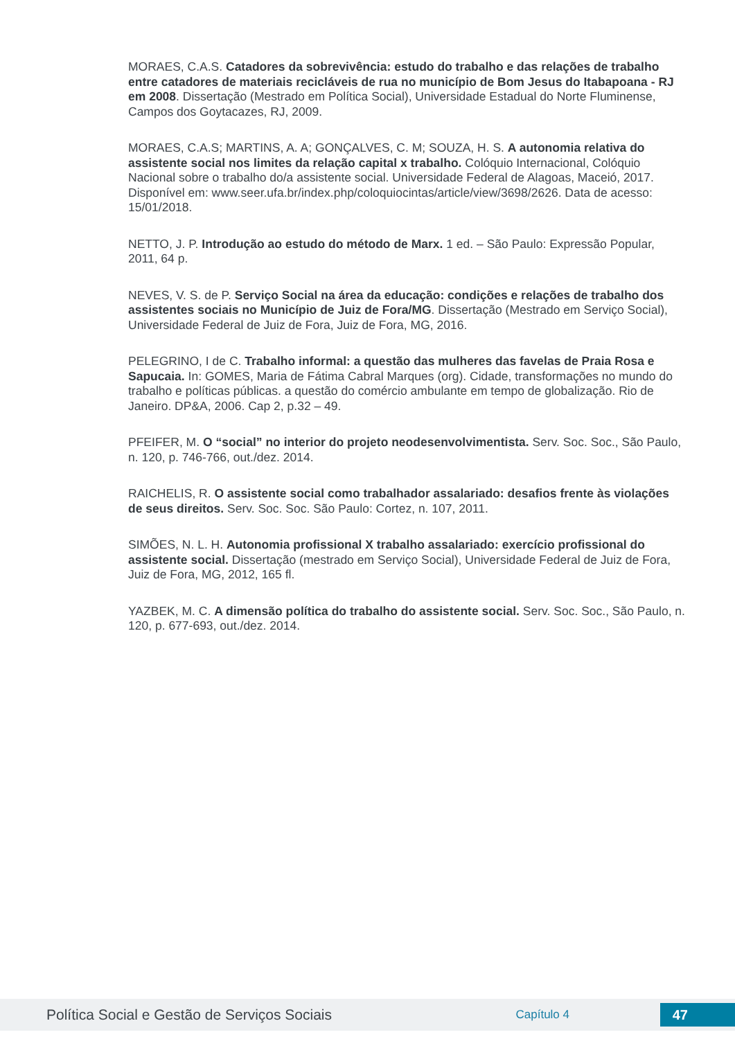MORAES, C.A.S. Catadores da sobrevivência: estudo do trabalho e das relações de trabalho entre catadores de materiais recicláveis de rua no município de Bom Jesus do Itabapoana - RJ em 2008. Dissertação (Mestrado em Política Social), Universidade Estadual do Norte Fluminense, Campos dos Goytacazes, RJ, 2009.
MORAES, C.A.S; MARTINS, A. A; GONÇALVES, C. M; SOUZA, H. S. A autonomia relativa do assistente social nos limites da relação capital x trabalho. Colóquio Internacional, Colóquio Nacional sobre o trabalho do/a assistente social. Universidade Federal de Alagoas, Maceió, 2017. Disponível em: www.seer.ufa.br/index.php/coloquiocintas/article/view/3698/2626. Data de acesso: 15/01/2018.
NETTO, J. P. Introdução ao estudo do método de Marx. 1 ed. – São Paulo: Expressão Popular, 2011, 64 p.
NEVES, V. S. de P. Serviço Social na área da educação: condições e relações de trabalho dos assistentes sociais no Município de Juiz de Fora/MG. Dissertação (Mestrado em Serviço Social), Universidade Federal de Juiz de Fora, Juiz de Fora, MG, 2016.
PELEGRINO, I de C. Trabalho informal: a questão das mulheres das favelas de Praia Rosa e Sapucaia. In: GOMES, Maria de Fátima Cabral Marques (org). Cidade, transformações no mundo do trabalho e políticas públicas. a questão do comércio ambulante em tempo de globalização. Rio de Janeiro. DP&A, 2006. Cap 2, p.32 – 49.
PFEIFER, M. O “social” no interior do projeto neodesenvolvimentista. Serv. Soc. Soc., São Paulo, n. 120, p. 746-766, out./dez. 2014.
RAICHELIS, R. O assistente social como trabalhador assalariado: desafios frente às violações de seus direitos. Serv. Soc. Soc. São Paulo: Cortez, n. 107, 2011.
SIMÕES, N. L. H. Autonomia profissional X trabalho assalariado: exercício profissional do assistente social. Dissertação (mestrado em Serviço Social), Universidade Federal de Juiz de Fora, Juiz de Fora, MG, 2012, 165 fl.
YAZBEK, M. C. A dimensão política do trabalho do assistente social. Serv. Soc. Soc., São Paulo, n. 120, p. 677-693, out./dez. 2014.
Política Social e Gestão de Serviços Sociais
Capítulo 4
47